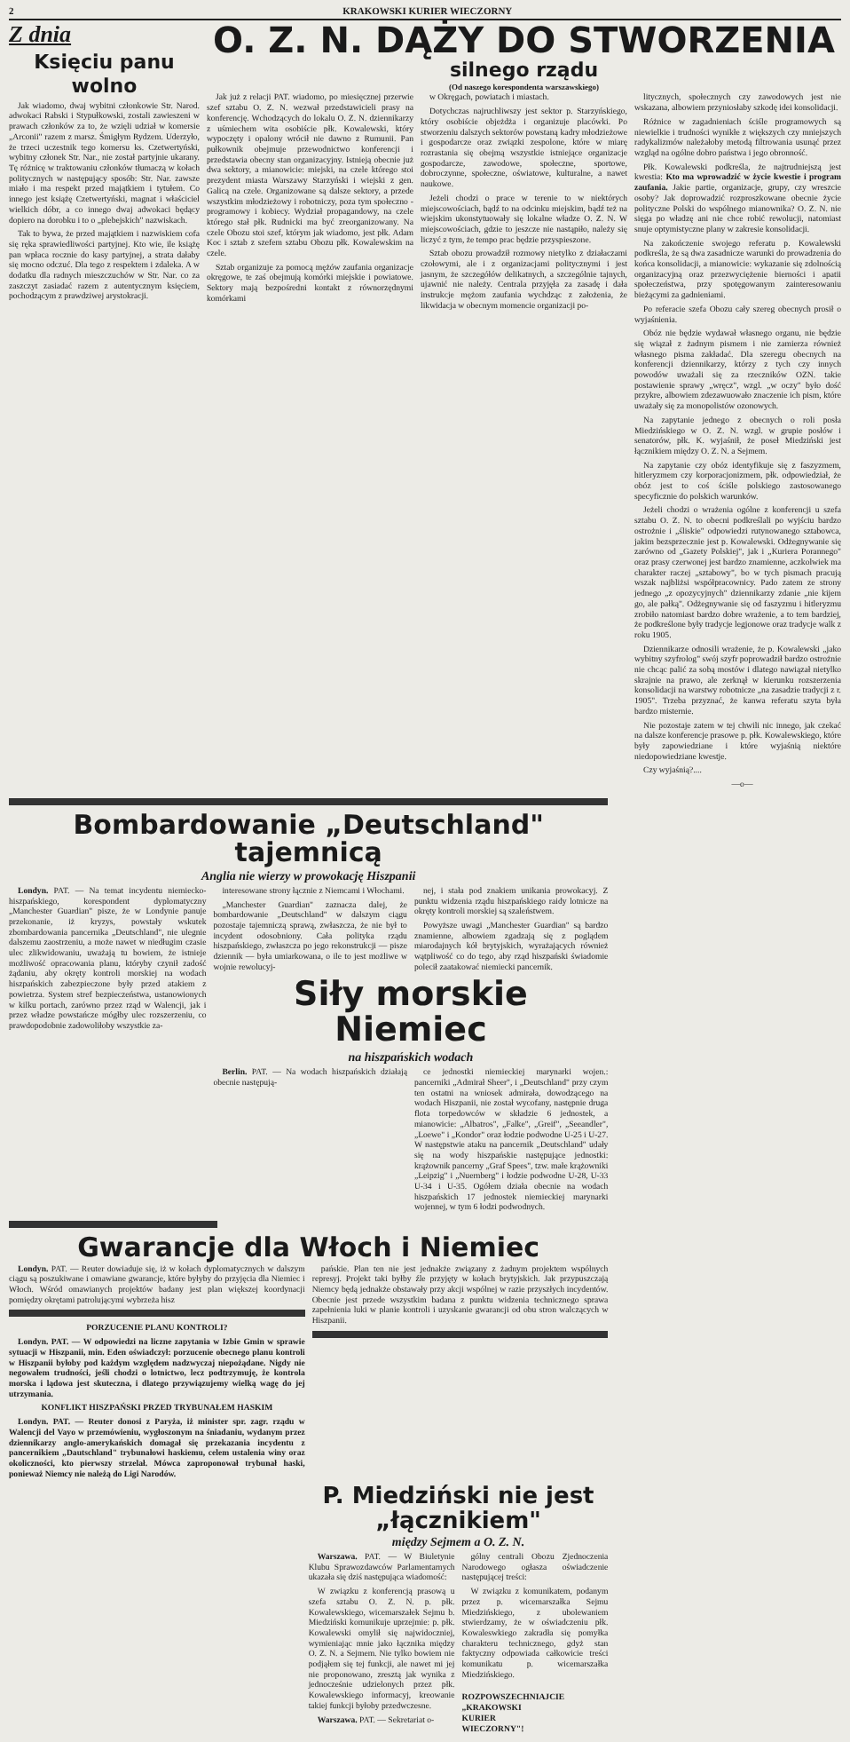2 KRAKOWSKI KURIER WIECZORNY
Z dnia
Księciu panu wolno
Jak wiadomo, dwaj wybitni członkowie Str. Narod. adwokaci Rabski i Stypułkowski, zostali zawieszeni w prawach członków za to, że wzięli udział w komersie „Arconii" razem z marsz. Śmigłym Rydzem. Uderzyło, że trzeci uczestnik tego komersu ks. Czetwertyński, wybitny członek Str. Nar., nie został partyjnie ukarany. Tę różnicę w traktowaniu członków tłumaczą w kołach politycznych w następujący sposób: Str. Nar. zawsze miało i ma respekt przed majątkiem i tytułem. Co innego jest książę Czetwertyński, magnat i właściciel wielkich dóbr, a co innego dwaj adwokaci będący dopiero na dorobku i to o „plebejskich" nazwiskach.
Tak to bywa, że przed majątkiem i nazwiskiem cofa się ręka sprawiedliwości partyjnej. Kto wie, ile książę pan wpłaca rocznie do kasy partyjnej, a strata dałaby się mocno odczuć. Dla tego z respektem i zdaleka. A w dodatku dla radnych mieszczuchów w Str. Nar. co za zaszczyt zasiadać razem z autentycznym księciem, pochodzącym z prawdziwej arystokracji.
O. Z. N. DĄŻY DO STWORZENIA
silnego rządu
(Od naszego korespondenta warszawskiego)
Jak już z relacji PAT. wiadomo, po miesięcznej przerwie szef sztabu O. Z. N. wezwał przedstawicieli prasy na konferencję. Wchodzących do lokalu O. Z. N. dziennikarzy z uśmiechem wita osobiście płk. Kowalewski, który wypoczęty i opalony wrócił nie dawno z Rumunii. Pan pułkownik obejmuje przewodnictwo konferencji i przedstawia obecny stan organizacyjny. Istnieją obecnie już dwa sektory, a mianowicie: miejski, na czele którego stoi prezydent miasta Warszawy Starzyński i wiejski z gen. Galicą na czele. Organizowane są dalsze sektory, a przede wszystkim młodzieżowy i robotniczy, poza tym społeczno - programowy i kobiecy. Wydział propagandowy, na czele którego stał płk. Rudnicki ma być zreorganizowany. Na czele Obozu stoi szef, którym jak wiadomo, jest płk. Adam Koc i sztab z szefem sztabu Obozu płk. Kowalewskim na czele.
Sztab organizuje za pomocą mężów zaufania organizacje okręgowe, te zaś obejmują komórki miejskie i powiatowe. Sektory mają bezpośredni kontakt z równorzędnymi komórkami
w Okręgach, powiatach i miastach.
Dotychczas najruchliwszy jest sektor p. Starzyńskiego, który osobiście objeżdża i organizuje placówki. Po stworzeniu dalszych sektorów powstaną kadry młodzieżowe i gospodarcze oraz związki zespolone, które w miarę rozrastania się obejmą wszystkie istniejące organizacje gospodarcze, zawodowe, społeczne, sportowe, dobroczynne, społeczne, oświatowe, kulturalne, a nawet naukowe.
Jeżeli chodzi o prace w terenie to w niektórych miejscowościach, bądź to na odcinku miejskim, bądź też na wiejskim ukonstytuowały się lokalne władze O. Z. N. W miejscowościach, gdzie to jeszcze nie nastąpiło, należy się liczyć z tym, że tempo prac będzie przyspieszone.
Sztab obozu prowadził rozmowy nietylko z działaczami czołowymi, ale i z organizacjami politycznymi i jest jasnym, że szczegółów delikatnych, a szczególnie tajnych, ujawnić nie należy. Centrala przyjęła za zasadę i dała instrukcje mężom zaufania wychdząc z założenia, że likwidacja w obecnym momencie organizacji po-
litycznych, społecznych czy zawodowych jest nie wskazana, albowiem przyniosłaby szkodę idei konsolidacji.
Różnice w zagadnieniach ściśle programowych są niewielkie i trudności wynikłe z większych czy mniejszych radykalizmów należałoby metodą filtrowania usunąć przez wzgląd na ogólne dobro państwa i jego obronność.
Płk. Kowalewski podkreśla, że najtrudniejszą jest kwestia: Kto ma wprowadzić w życie kwestie i program zaufania. Jakie partie, organizacje, grupy, czy wreszcie osoby? Jak doprowadzić rozproszkowane obecnie życie polityczne Polski do wspólnego mianownika? O. Z. N. nie sięga po władzę ani nie chce robić rewolucji, natomiast snuje optymistyczne plany w zakresie konsolidacji.
Na zakończenie swojego referatu p. Kowalewski podkreśla, że są dwa zasadnicze warunki do prowadzenia do końca konsolidacji, a mianowicie: wykazanie się zdolnością organizacyjną oraz przezwyciężenie bierności i apatii społeczeństwa, przy spotęgowanym zainteresowaniu bieżącymi za gadnieniami.
Po referacie szefa Obozu cały szereg obecnych prosił o wyjaśnienia.
Obóz nie będzie wydawał własnego organu, nie będzie się wiązał z żadnym pismem i nie zamierza również własnego pisma zakładać. Dla szeregu obecnych na konferencji dziennikarzy, którzy z tych czy innych powodów uważali się za rzeczników OZN. takie postawienie sprawy „wręcz", wzgl. „w oczy" było dość przykre, albowiem zdezawuowało znaczenie ich pism, które uważały się za monopolistów ozonowych.
Na zapytanie jednego z obecnych o roli posła Miedzińskiego w O. Z. N. wzgl. w grupie posłów i senatorów, płk. K. wyjaśnił, że poseł Miedziński jest łącznikiem między O. Z. N. a Sejmem.
Na zapytanie czy obóz identyfikuje się z faszyzmem, hitleryzmem czy korporacjonizmem, płk. odpowiedział, że obóz jest to coś ściśle polskiego zastosowanego specyficznie do polskich warunków.
Jeżeli chodzi o wrażenia ogólne z konferencji u szefa sztabu O. Z. N. to obecni podkreślali po wyjściu bardzo ostrożnie i „śliskie" odpowiedzi rutynowanego sztabowca, jakim bezsprzecznie jest p. Kowalewski. Odżegnywanie się zarówno od „Gazety Polskiej", jak i „Kuriera Porannego" oraz prasy czerwonej jest bardzo znamienne, aczkolwiek ma charakter raczej „sztabowy", bo w tych pismach pracują wszak najbliżsi współpracownicy. Pado zatem ze strony jednego „z opozycyjnych" dziennikarzy zdanie „nie kijem go, ale pałką". Odżegnywanie się od faszyzmu i hitleryzmu zrobiło natomiast bardzo dobre wrażenie, a to tem bardziej, że podkreślone były tradycje legjonowe oraz tradycje walk z roku 1905.
Dziennikarze odnosili wrażenie, że p. Kowalewski „jako wybitny szyfrolog" swój szyfr poprowadził bardzo ostrożnie nie chcąc palić za sobą mostów i dlatego nawiązał nietylko skrajnie na prawo, ale zerknął w kierunku rozszerzenia konsolidacji na warstwy robotnicze „na zasadzie tradycji z r. 1905". Trzeba przyznać, że kanwa referatu szyta była bardzo misternie.
Nie pozostaje zatem w tej chwili nic innego, jak czekać na dalsze konferencje prasowe p. płk. Kowalewskiego, które były zapowiedziane i które wyjaśnią niektóre niedopowiedziane kwestje.
Czy wyjaśnią?....
—o—
Bombardowanie „Deutschland" tajemnicą
Anglia nie wierzy w prowokację Hiszpanii
Londyn. PAT. — Na temat incydentu niemiecko-hiszpańskiego, korespondent dyplomatyczny „Manchester Guardian" pisze, że w Londynie panuje przekonanie, iż kryzys, powstały wskutek zbombardowania pancernika „Deutschland", nie ulegnie dalszemu zaostrzeniu, a może nawet w niedługim czasie ulec zlikwidowaniu, uważają tu bowiem, że istnieje możliwość opracowania planu, któryby czynił zadość żądaniu, aby okręty kontroli morskiej na wodach hiszpańskich zabezpieczone były przed atakiem z powietrza. System stref bezpieczeństwa, ustanowionych w kilku portach, zarówno przez rząd w Walencji, jak i przez władze powstańcze mógłby ulec rozszerzeniu, co prawdopodobnie zadowoliłoby wszystkie za-
interesowane strony łącznie z Niemcami i Włochami.
„Manchester Guardian" zaznacza dalej, że bombardowanie „Deutschland" w dalszym ciągu pozostaje tajemniczą sprawą, zwłaszcza, że nie był to incydent odosobniony. Cała polityka rządu hiszpańskiego, zwłaszcza po jego rekonstrukcji — pisze dziennik — była umiarkowana, o ile to jest możliwe w wojnie rewolucyj-
nej, i stała pod znakiem unikania prowokacyj. Z punktu widzenia rządu hiszpańskiego raidy lotnicze na okręty kontroli morskiej są szaleństwem.
Powyższe uwagi „Manchester Guardian" są bardzo znamienne, albowiem zgadzają się z poglądem miarodajnych kół brytyjskich, wyrażających również wątpliwość co do tego, aby rząd hiszpański świadomie polecił zaatakować niemiecki pancernik.
Siły morskie Niemiec
na hiszpańskich wodach
Berlin. PAT. — Na wodach hiszpańskich działają obecnie następują-
ce jednostki niemieckiej marynarki wojen.: pancerniki „Admirał Sheer", i „Deutschland" przy czym ten ostatni na wniosek admirała, dowodzącego na wodach Hiszpanii, nie został wycofany, następnie druga flota torpedowców w składzie 6 jednostek, a mianowicie: „Albatros", „Falke", „Greif", „Seeandler", „Loewe" i „Kondor" oraz łodzie podwodne U-25 i U-27. W następstwie ataku na pancernik „Deutschland" udały się na wody hiszpańskie następujące jednostki: krążownik pancerny „Graf Spees", tzw. małe krążowniki „Leipzig" i „Nuernberg" i łodzie podwodne U-28, U-33 U-34 i U-35. Ogółem działa obecnie na wodach hiszpańskich 17 jednostek niemieckiej marynarki wojennej, w tym 6 łodzi podwodnych.
Gwarancje dla Włoch i Niemiec
Londyn. PAT. — Reuter dowiaduje się, iż w kołach dyplomatycznych w dalszym ciągu są poszukiwane i omawiane gwarancje, które byłyby do przyjęcia dla Niemiec i Włoch. Wśród omawianych projektów badany jest plan większej koordynacji pomiędzy okrętami patrolującymi wybrzeża hisz
PORZUCENIE PLANU KONTROLI?
Londyn. PAT. — W odpowiedzi na liczne zapytania w Izbie Gmin w sprawie sytuacji w Hiszpanii, min. Eden oświadczył: porzucenie obecnego planu kontroli w Hiszpanii byłoby pod każdym względem nadzwyczaj niepożądane. Nigdy nie negowałem trudności, jeśli chodzi o lotnictwo, lecz podtrzymuję, że kontrola morska i lądowa jest skuteczna, i dlatego przywiązujemy wielką wagę do jej utrzymania.
KONFLIKT HISZPAŃSKI PRZED TRYBUNAŁEM HASKIM
Londyn. PAT. — Reuter donosi z Paryża, iż minister spr. zagr. rządu w Walencji del Vayo w przemówieniu, wygłoszonym na śniadaniu, wydanym przez dziennikarzy anglo-amerykańskich domagał się przekazania incydentu z pancernikiem „Dautschland" trybunałowi haskiemu, celem ustalenia winy oraz okoliczności, kto pierwszy strzelał. Mówca zaproponował trybunał haski, ponieważ Niemcy nie należą do Ligi Narodów.
pańskie. Plan ten nie jest jednakże związany z żadnym projektem wspólnych represyj. Projekt taki byłby źle przyjęty w kołach brytyjskich. Jak przypuszczają Niemcy będą jednakże obstawały przy akcji wspólnej w razie przyszłych incydentów. Obecnie jest przede wszystkim badana z punktu widzenia technicznego sprawa zapełnienia luki w planie kontroli i uzyskanie gwarancji od obu stron walczących w Hiszpanii.
P. Miedziński nie jest „łącznikiem"
między Sejmem a O. Z. N.
Warszawa. PAT. — W Biuletynie Klubu Sprawozdawców Parlamentarnych ukazała się dziś następująca wiadomość:
W związku z konferencją prasową u szefa sztabu O. Z. N. p. płk. Kowalewskiego, wicemarszałek Sejmu b. Miedziński komunikuje uprzejmie: p. płk. Kowalewski omylił się najwidoczniej, wymieniając mnie jako łącznika między O. Z. N. a Sejmem. Nie tylko bowiem nie podjąłem się tej funkcji, ale nawet mi jej nie proponowano, zresztą jak wynika z jednocześnie udzielonych przez płk. Kowalewskiego informacyj, kreowanie takiej funkcji byłoby przedwczesne.
Warszawa. PAT. — Sekretariat o-
gólny centrali Obozu Zjednoczenia Narodowego ogłasza oświadczenie następującej treści:
W związku z komunikatem, podanym przez p. wicemarszałka Sejmu Miedzińskiego, z ubolewaniem stwierdzamy, że w oświadczeniu płk. Kowaleswkiego zakradła się pomyłka charakteru technicznego, gdyż stan faktyczny odpowiada całkowicie treści komunikatu p. wicemarszałka Miedzińskiego.
ROZPOWSZECHNIAJCIE
„KRAKOWSKI
KURIER
WIECZORNY"!